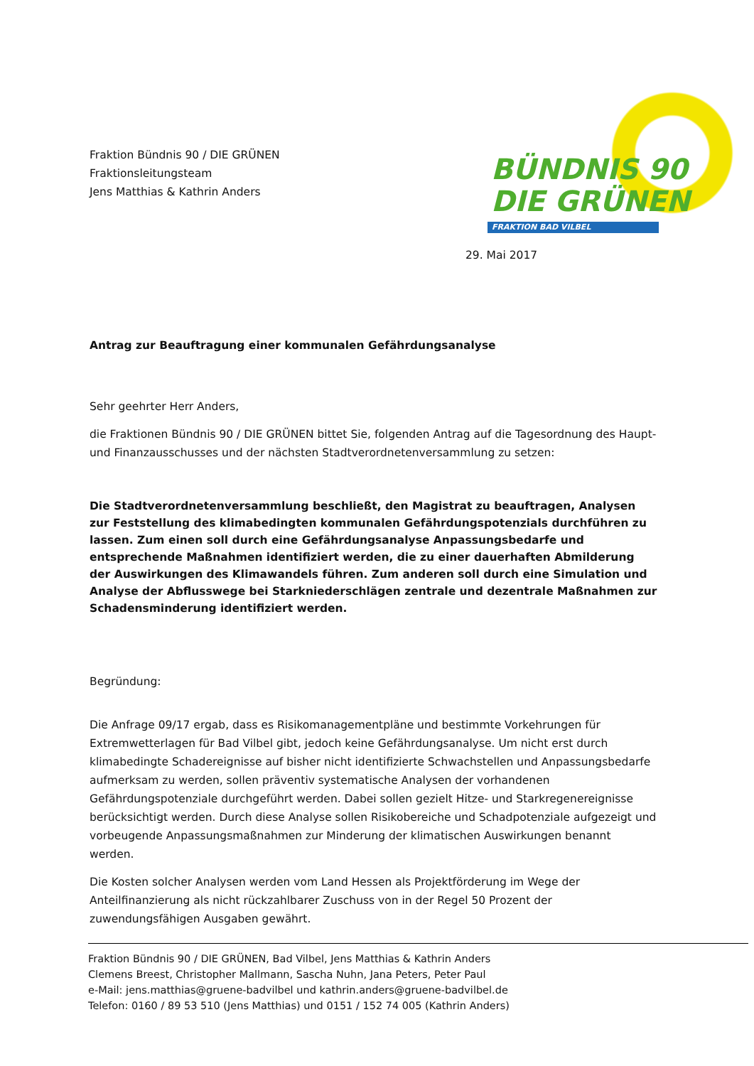Fraktion Bündnis 90 / DIE GRÜNEN
Fraktionsleitungsteam
Jens Matthias & Kathrin Anders
BÜNDNIS 90
DIE GRÜNEN
FRAKTION BAD VILBEL
29. Mai 2017
Antrag zur Beauftragung einer kommunalen Gefährdungsanalyse
Sehr geehrter Herr Anders,
die Fraktionen Bündnis 90 / DIE GRÜNEN bittet Sie, folgenden Antrag auf die Tagesordnung des Haupt- und Finanzausschusses und der nächsten Stadtverordnetenversammlung zu setzen:
Die Stadtverordnetenversammlung beschließt, den Magistrat zu beauftragen, Analysen zur Feststellung des klimabedingten kommunalen Gefährdungspotenzials durchführen zu lassen. Zum einen soll durch eine Gefährdungsanalyse Anpassungsbedarfe und entsprechende Maßnahmen identifiziert werden, die zu einer dauerhaften Abmilderung der Auswirkungen des Klimawandels führen. Zum anderen soll durch eine Simulation und Analyse der Abflusswege bei Starkniederschlägen zentrale und dezentrale Maßnahmen zur Schadensminderung identifiziert werden.
Begründung:
Die Anfrage 09/17 ergab, dass es Risikomanagementpläne und bestimmte Vorkehrungen für Extremwetterlagen für Bad Vilbel gibt, jedoch keine Gefährdungsanalyse. Um nicht erst durch klimabedingte Schadereignisse auf bisher nicht identifizierte Schwachstellen und Anpassungsbedarfe aufmerksam zu werden, sollen präventiv systematische Analysen der vorhandenen Gefährdungspotenziale durchgeführt werden. Dabei sollen gezielt Hitze- und Starkregenereignisse berücksichtigt werden. Durch diese Analyse sollen Risikobereiche und Schadpotenziale aufgezeigt und vorbeugende Anpassungsmaßnahmen zur Minderung der klimatischen Auswirkungen benannt werden.
Die Kosten solcher Analysen werden vom Land Hessen als Projektförderung im Wege der Anteilfinanzierung als nicht rückzahlbarer Zuschuss von in der Regel 50 Prozent der zuwendungsfähigen Ausgaben gewährt.
Fraktion Bündnis 90 / DIE GRÜNEN, Bad Vilbel, Jens Matthias & Kathrin Anders
Clemens Breest, Christopher Mallmann, Sascha Nuhn, Jana Peters, Peter Paul
e-Mail: jens.matthias@gruene-badvilbel und kathrin.anders@gruene-badvilbel.de
Telefon: 0160 / 89 53 510 (Jens Matthias) und 0151 / 152 74 005 (Kathrin Anders)